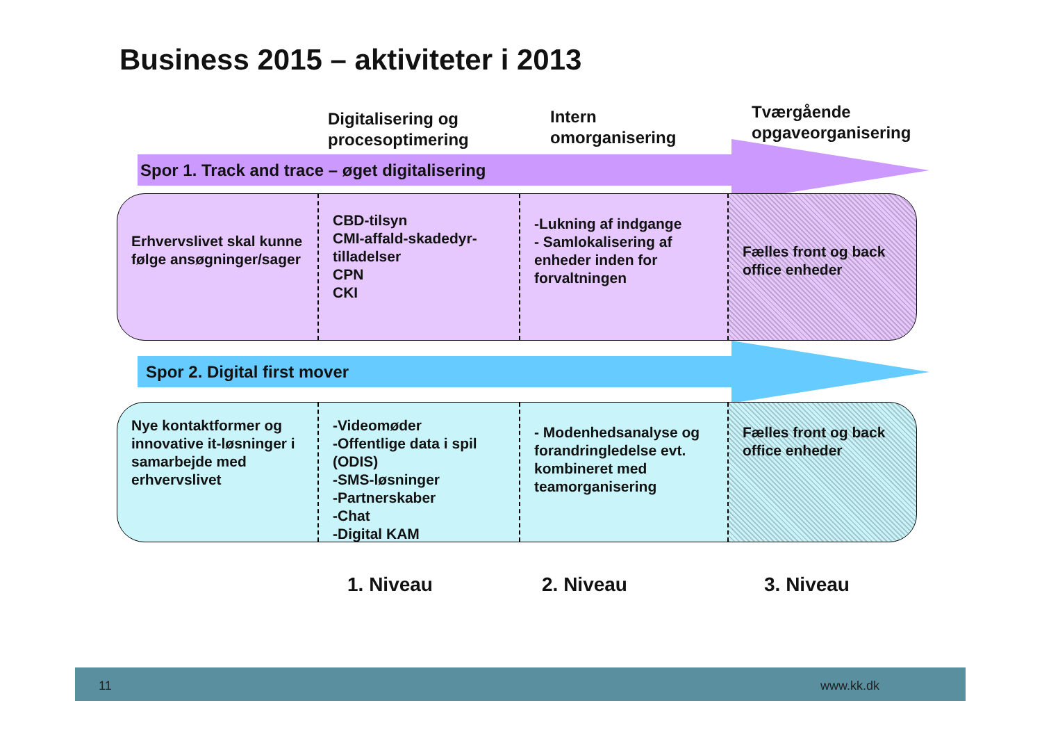Business 2015 – aktiviteter i 2013
Digitalisering og
procesoptimering
Intern
omorganisering
Tværgående
opgaveorganisering
Spor 1. Track and trace – øget digitalisering
Erhvervslivet skal kunne følge ansøgninger/sager
CBD-tilsyn
CMI-affald-skadedyr-tilladelser
CPN
CKI
-Lukning af indgange
- Samlokalisering af enheder inden for forvaltningen
Fælles front og back office enheder
Spor 2. Digital first mover
Nye kontaktformer og innovative it-løsninger i samarbejde med erhvervslivet
-Videomøder
-Offentlige data i spil (ODIS)
-SMS-løsninger
-Partnerskaber
-Chat
-Digital KAM
- Modenhedsanalyse og forandringledelse evt. kombineret med teamorganisering
Fælles front og back office enheder
1. Niveau 2. Niveau 3. Niveau
11 www.kk.dk